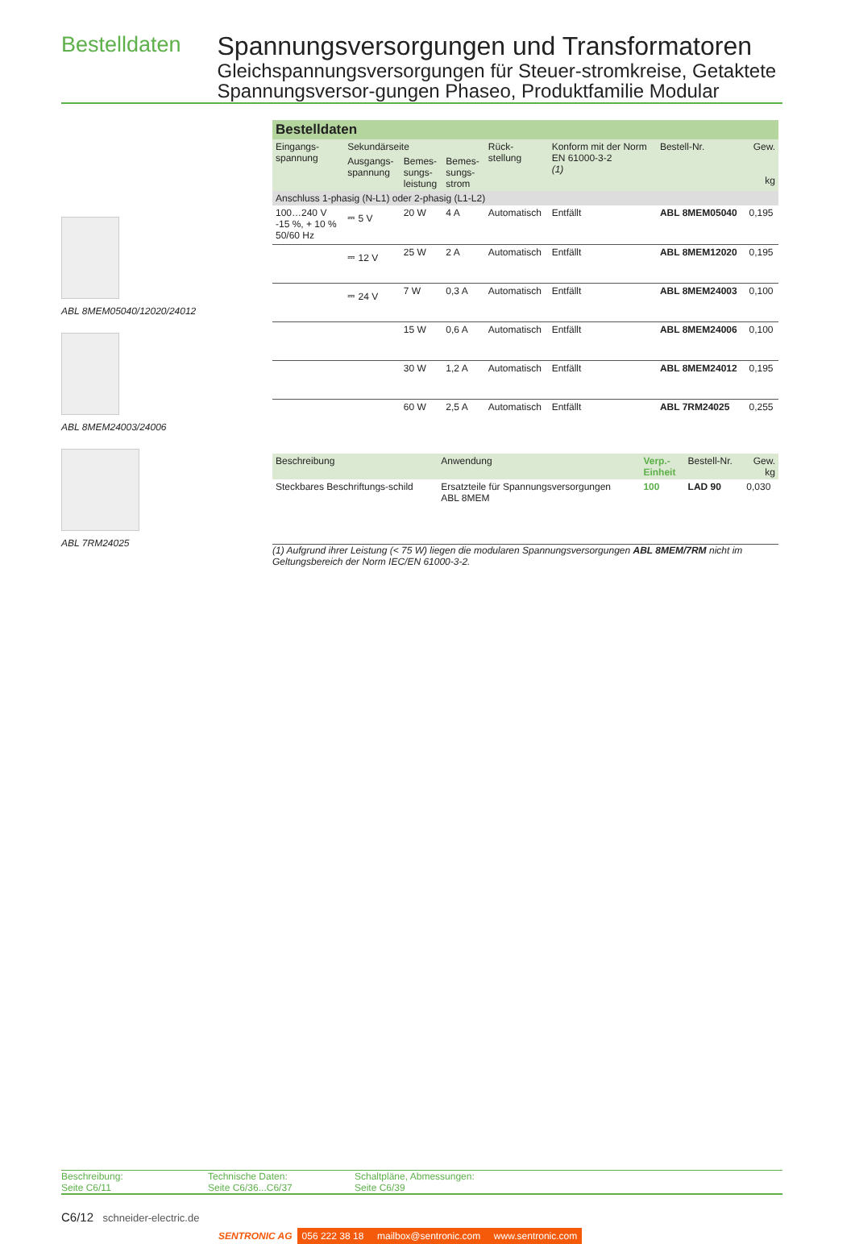Bestelldaten
Spannungsversorgungen und Transformatoren
Gleichspannungsversorgungen für Steuer-stromkreise, Getaktete Spannungsversor-gungen Phaseo, Produktfamilie Modular
ABL 8MEM05040/12020/24012
ABL 8MEM24003/24006
ABL 7RM24025
| Bestelldaten | | | | | | | |
| Eingangs- spannung | Sekundärseite | | | Rück- stellung | Konform mit der Norm EN 61000-3-2 (1) | Bestell-Nr. | Gew. kg |
| | Ausgangs- spannung | Bemes- sungs- leistung | Bemes- sungs- strom | | | | |
| Anschluss 1-phasig (N-L1) oder 2-phasig (L1-L2) | | | | | | | |
| 100…240 V -15 %, + 10 % 50/60 Hz | ⎓ 5 V | 20 W | 4 A | Automatisch | Entfällt | ABL 8MEM05040 | 0,195 |
| | ⎓ 12 V | 25 W | 2 A | Automatisch | Entfällt | ABL 8MEM12020 | 0,195 |
| | ⎓ 24 V | 7 W | 0,3 A | Automatisch | Entfällt | ABL 8MEM24003 | 0,100 |
| | | 15 W | 0,6 A | Automatisch | Entfällt | ABL 8MEM24006 | 0,100 |
| | | 30 W | 1,2 A | Automatisch | Entfällt | ABL 8MEM24012 | 0,195 |
| | | 60 W | 2,5 A | Automatisch | Entfällt | ABL 7RM24025 | 0,255 |
| Beschreibung | Anwendung | Verp.- Einheit | Bestell-Nr. | Gew. kg |
| --- | --- | --- | --- | --- |
| Steckbares Beschriftungs-schild | Ersatzteile für Spannungsversorgungen ABL 8MEM | 100 | LAD 90 | 0,030 |
(1) Aufgrund ihrer Leistung (< 75 W) liegen die modularen Spannungsversorgungen ABL 8MEM/7RM nicht im Geltungsbereich der Norm IEC/EN 61000-3-2.
Beschreibung:
Seite C6/11
Technische Daten:
Seite C6/36...C6/37
Schaltpläne, Abmessungen:
Seite C6/39
C6/12 schneider-electric.de
SENTRONIC AG 056 222 38 18 mailbox@sentronic.com www.sentronic.com